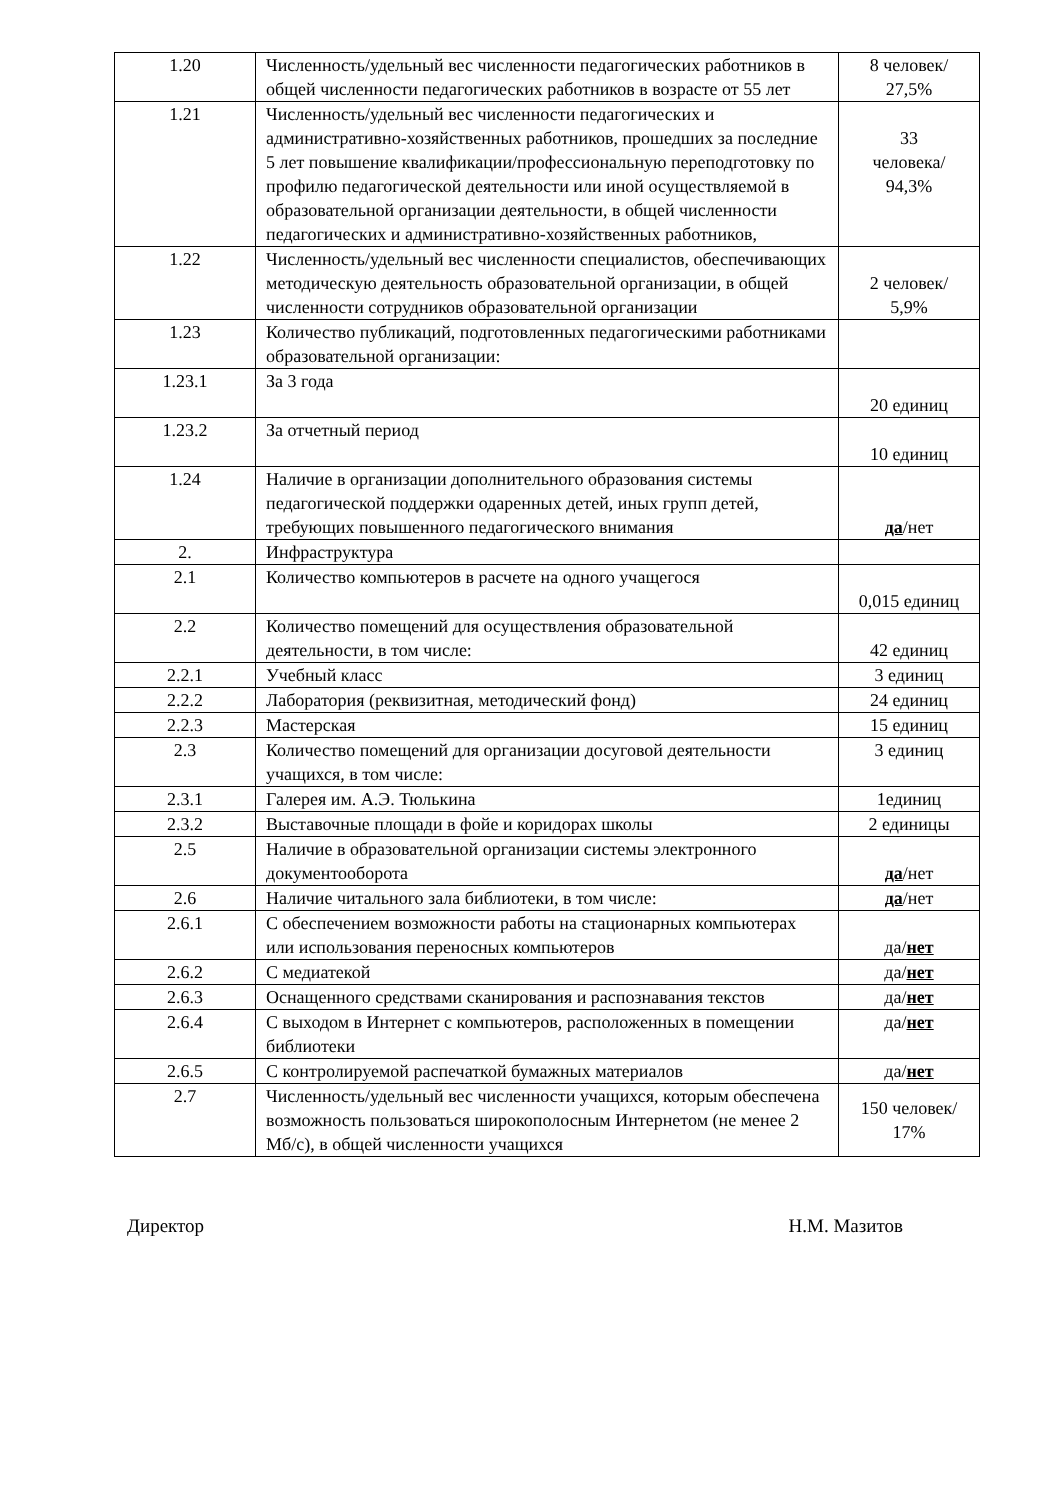| 1.20 | Численность/удельный вес численности педагогических работников в общей численности педагогических работников в возрасте от 55 лет | 8 человек/ 27,5% |
| 1.21 | Численность/удельный вес численности педагогических и административно-хозяйственных работников, прошедших за последние 5 лет повышение квалификации/профессиональную переподготовку по профилю педагогической деятельности или иной осуществляемой в образовательной организации деятельности, в общей численности педагогических и административно-хозяйственных работников, | 33 человека/ 94,3% |
| 1.22 | Численность/удельный вес численности специалистов, обеспечивающих методическую деятельность образовательной организации, в общей численности сотрудников образовательной организации | 2 человек/ 5,9% |
| 1.23 | Количество публикаций, подготовленных педагогическими работниками образовательной организации: | |
| 1.23.1 | За 3 года | 20 единиц |
| 1.23.2 | За отчетный период | 10 единиц |
| 1.24 | Наличие в организации дополнительного образования системы педагогической поддержки одаренных детей, иных групп детей, требующих повышенного педагогического внимания | да /нет |
| 2. | Инфраструктура | |
| 2.1 | Количество компьютеров в расчете на одного учащегося | 0,015 единиц |
| 2.2 | Количество помещений для осуществления образовательной деятельности, в том числе: | 42 единиц |
| 2.2.1 | Учебный класс | 3 единиц |
| 2.2.2 | Лаборатория (реквизитная, методический фонд) | 24 единиц |
| 2.2.3 | Мастерская | 15 единиц |
| 2.3 | Количество помещений для организации досуговой деятельности учащихся, в том числе: | 3 единиц |
| 2.3.1 | Галерея им. А.Э. Тюлькина | 1единиц |
| 2.3.2 | Выставочные площади в фойе и коридорах школы | 2 единицы |
| 2.5 | Наличие в образовательной организации системы электронного документооборота | да /нет |
| 2.6 | Наличие читального зала библиотеки, в том числе: | да /нет |
| 2.6.1 | С обеспечением возможности работы на стационарных компьютерах или использования переносных компьютеров | да/ нет |
| 2.6.2 | С медиатекой | да/ нет |
| 2.6.3 | Оснащенного средствами сканирования и распознавания текстов | да/ нет |
| 2.6.4 | С выходом в Интернет с компьютеров, расположенных в помещении библиотеки | да/ нет |
| 2.6.5 | С контролируемой распечаткой бумажных материалов | да/ нет |
| 2.7 | Численность/удельный вес численности учащихся, которым обеспечена возможность пользоваться широкополосным Интернетом (не менее 2 Мб/с), в общей численности учащихся | 150 человек/ 17% |
Директор Н.М. Мазитов